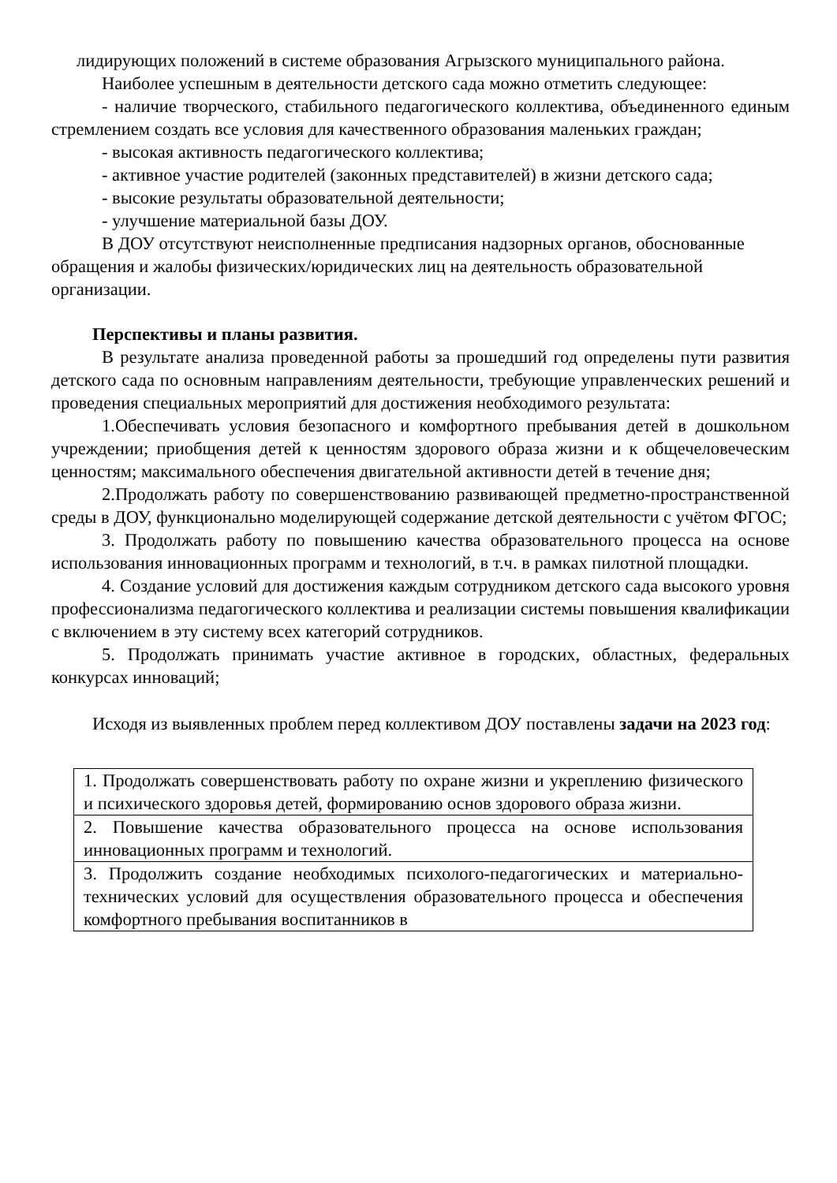лидирующих положений в системе образования Агрызского муниципального района.
Наиболее успешным в деятельности детского сада можно отметить следующее:
- наличие творческого, стабильного педагогического коллектива, объединенного единым стремлением создать все условия для качественного образования маленьких граждан;
- высокая активность педагогического коллектива;
- активное участие родителей (законных представителей) в жизни детского сада;
- высокие результаты образовательной деятельности;
- улучшение материальной базы ДОУ.
В ДОУ отсутствуют неисполненные предписания надзорных органов, обоснованные обращения и жалобы физических/юридических лиц на деятельность образовательной организации.
Перспективы и планы развития.
В результате анализа проведенной работы за прошедший год определены пути развития детского сада по основным направлениям деятельности, требующие управленческих решений и проведения специальных мероприятий для достижения необходимого результата:
1.Обеспечивать условия безопасного и комфортного пребывания детей в дошкольном учреждении; приобщения детей к ценностям здорового образа жизни и к общечеловеческим ценностям; максимального обеспечения двигательной активности детей в течение дня;
2.Продолжать работу по совершенствованию развивающей предметно-пространственной среды в ДОУ, функционально моделирующей содержание детской деятельности с учётом ФГОС;
3. Продолжать работу по повышению качества образовательного процесса на основе использования инновационных программ и технологий, в т.ч. в рамках пилотной площадки.
4. Создание условий для достижения каждым сотрудником детского сада высокого уровня профессионализма педагогического коллектива и реализации системы повышения квалификации с включением в эту систему всех категорий сотрудников.
5. Продолжать принимать участие активное в городских, областных, федеральных конкурсах инноваций;
Исходя из выявленных проблем перед коллективом ДОУ поставлены задачи на 2023 год:
| 1. Продолжать совершенствовать работу по охране жизни и укреплению физического и психического здоровья детей, формированию основ здорового образа жизни. |
| 2. Повышение качества образовательного процесса на основе использования инновационных программ и технологий. |
| 3. Продолжить создание необходимых психолого-педагогических и материально-технических условий для осуществления образовательного процесса и обеспечения комфортного пребывания воспитанников в |